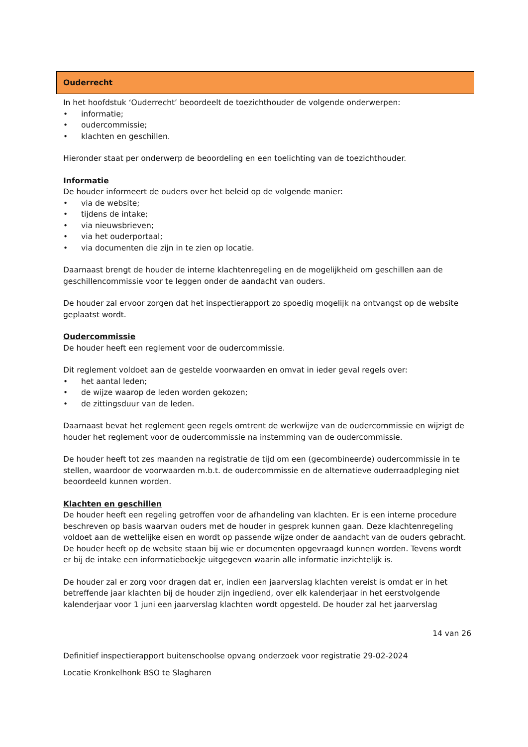Ouderrecht
In het hoofdstuk ‘Ouderrecht’ beoordeelt de toezichthouder de volgende onderwerpen:
• informatie;
• oudercommissie;
• klachten en geschillen.
Hieronder staat per onderwerp de beoordeling en een toelichting van de toezichthouder.
Informatie
De houder informeert de ouders over het beleid op de volgende manier:
• via de website;
• tijdens de intake;
• via nieuwsbrieven;
• via het ouderportaal;
• via documenten die zijn in te zien op locatie.
Daarnaast brengt de houder de interne klachtenregeling en de mogelijkheid om geschillen aan de geschillencommissie voor te leggen onder de aandacht van ouders.
De houder zal ervoor zorgen dat het inspectierapport zo spoedig mogelijk na ontvangst op de website geplaatst wordt.
Oudercommissie
De houder heeft een reglement voor de oudercommissie.
Dit reglement voldoet aan de gestelde voorwaarden en omvat in ieder geval regels over:
• het aantal leden;
• de wijze waarop de leden worden gekozen;
• de zittingsduur van de leden.
Daarnaast bevat het reglement geen regels omtrent de werkwijze van de oudercommissie en wijzigt de houder het reglement voor de oudercommissie na instemming van de oudercommissie.
De houder heeft tot zes maanden na registratie de tijd om een (gecombineerde) oudercommissie in te stellen, waardoor de voorwaarden m.b.t. de oudercommissie en de alternatieve ouderraadpleging niet beoordeeld kunnen worden.
Klachten en geschillen
De houder heeft een regeling getroffen voor de afhandeling van klachten. Er is een interne procedure beschreven op basis waarvan ouders met de houder in gesprek kunnen gaan. Deze klachtenregeling voldoet aan de wettelijke eisen en wordt op passende wijze onder de aandacht van de ouders gebracht. De houder heeft op de website staan bij wie er documenten opgevraagd kunnen worden. Tevens wordt er bij de intake een informatieboekje uitgegeven waarin alle informatie inzichtelijk is.
De houder zal er zorg voor dragen dat er, indien een jaarverslag klachten vereist is omdat er in het betreffende jaar klachten bij de houder zijn ingediend, over elk kalenderjaar in het eerstvolgende kalenderjaar voor 1 juni een jaarverslag klachten wordt opgesteld. De houder zal het jaarverslag
14 van 26
Definitief inspectierapport buitenschoolse opvang onderzoek voor registratie 29-02-2024
Locatie Kronkelhonk BSO te Slagharen